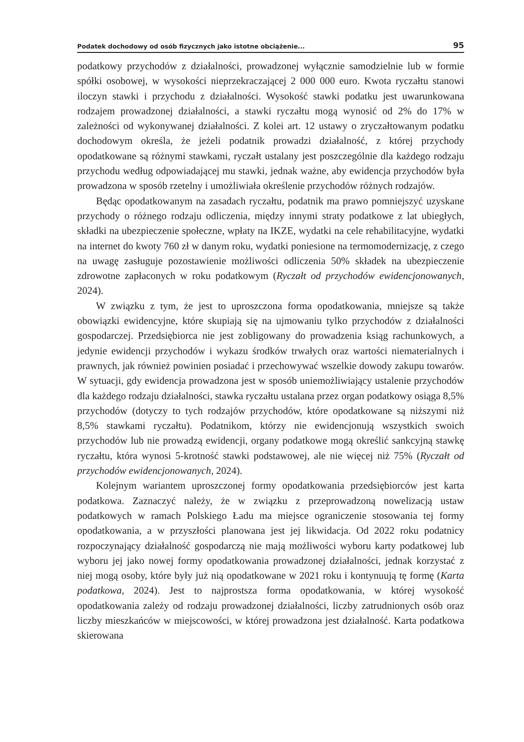Podatek dochodowy od osób fizycznych jako istotne obciążenie... 95
podatkowy przychodów z działalności, prowadzonej wyłącznie samodzielnie lub w formie spółki osobowej, w wysokości nieprzekraczającej 2 000 000 euro. Kwota ryczałtu stanowi iloczyn stawki i przychodu z działalności. Wysokość stawki podatku jest uwarunkowana rodzajem prowadzonej działalności, a stawki ryczałtu mogą wynosić od 2% do 17% w zależności od wykonywanej działalności. Z kolei art. 12 ustawy o zryczałtowanym podatku dochodowym określa, że jeżeli podatnik prowadzi działalność, z której przychody opodatkowane są różnymi stawkami, ryczałt ustalany jest poszczególnie dla każdego rodzaju przychodu według odpowiadającej mu stawki, jednak ważne, aby ewidencja przychodów była prowadzona w sposób rzetelny i umożliwiała określenie przychodów różnych rodzajów.
Będąc opodatkowanym na zasadach ryczałtu, podatnik ma prawo pomniejszyć uzyskane przychody o różnego rodzaju odliczenia, między innymi straty podatkowe z lat ubiegłych, składki na ubezpieczenie społeczne, wpłaty na IKZE, wydatki na cele rehabilitacyjne, wydatki na internet do kwoty 760 zł w danym roku, wydatki poniesione na termomodernizację, z czego na uwagę zasługuje pozostawienie możliwości odliczenia 50% składek na ubezpieczenie zdrowotne zapłaconych w roku podatkowym (Ryczałt od przychodów ewidencjonowanych, 2024).
W związku z tym, że jest to uproszczona forma opodatkowania, mniejsze są także obowiązki ewidencyjne, które skupiają się na ujmowaniu tylko przychodów z działalności gospodarczej. Przedsiębiorca nie jest zobligowany do prowadzenia ksiąg rachunkowych, a jedynie ewidencji przychodów i wykazu środków trwałych oraz wartości niematerialnych i prawnych, jak również powinien posiadać i przechowywać wszelkie dowody zakupu towarów. W sytuacji, gdy ewidencja prowadzona jest w sposób uniemożliwiający ustalenie przychodów dla każdego rodzaju działalności, stawka ryczałtu ustalana przez organ podatkowy osiąga 8,5% przychodów (dotyczy to tych rodzajów przychodów, które opodatkowane są niższymi niż 8,5% stawkami ryczałtu). Podatnikom, którzy nie ewidencjonują wszystkich swoich przychodów lub nie prowadzą ewidencji, organy podatkowe mogą określić sankcyjną stawkę ryczałtu, która wynosi 5-krotność stawki podstawowej, ale nie więcej niż 75% (Ryczałt od przychodów ewidencjonowanych, 2024).
Kolejnym wariantem uproszczonej formy opodatkowania przedsiębiorców jest karta podatkowa. Zaznaczyć należy, że w związku z przeprowadzoną nowelizacją ustaw podatkowych w ramach Polskiego Ładu ma miejsce ograniczenie stosowania tej formy opodatkowania, a w przyszłości planowana jest jej likwidacja. Od 2022 roku podatnicy rozpoczynający działalność gospodarczą nie mają możliwości wyboru karty podatkowej lub wyboru jej jako nowej formy opodatkowania prowadzonej działalności, jednak korzystać z niej mogą osoby, które były już nią opodatkowane w 2021 roku i kontynuują tę formę (Karta podatkowa, 2024). Jest to najprostsza forma opodatkowania, w której wysokość opodatkowania zależy od rodzaju prowadzonej działalności, liczby zatrudnionych osób oraz liczby mieszkańców w miejscowości, w której prowadzona jest działalność. Karta podatkowa skierowana